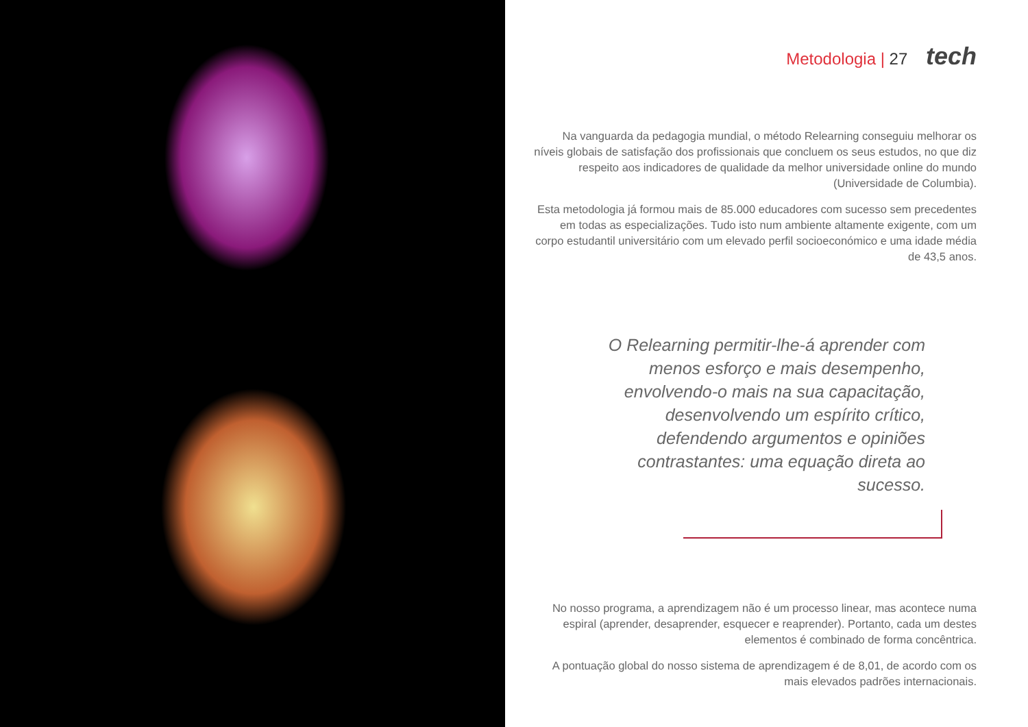Metodologia | 27 tech
Na vanguarda da pedagogia mundial, o método Relearning conseguiu melhorar os níveis globais de satisfação dos profissionais que concluem os seus estudos, no que diz respeito aos indicadores de qualidade da melhor universidade online do mundo (Universidade de Columbia).
Esta metodologia já formou mais de 85.000 educadores com sucesso sem precedentes em todas as especializações. Tudo isto num ambiente altamente exigente, com um corpo estudantil universitário com um elevado perfil socioeconómico e uma idade média de 43,5 anos.
O Relearning permitir-lhe-á aprender com menos esforço e mais desempenho, envolvendo-o mais na sua capacitação, desenvolvendo um espírito crítico, defendendo argumentos e opiniões contrastantes: uma equação direta ao sucesso.
No nosso programa, a aprendizagem não é um processo linear, mas acontece numa espiral (aprender, desaprender, esquecer e reaprender). Portanto, cada um destes elementos é combinado de forma concêntrica.
A pontuação global do nosso sistema de aprendizagem é de 8,01, de acordo com os mais elevados padrões internacionais.